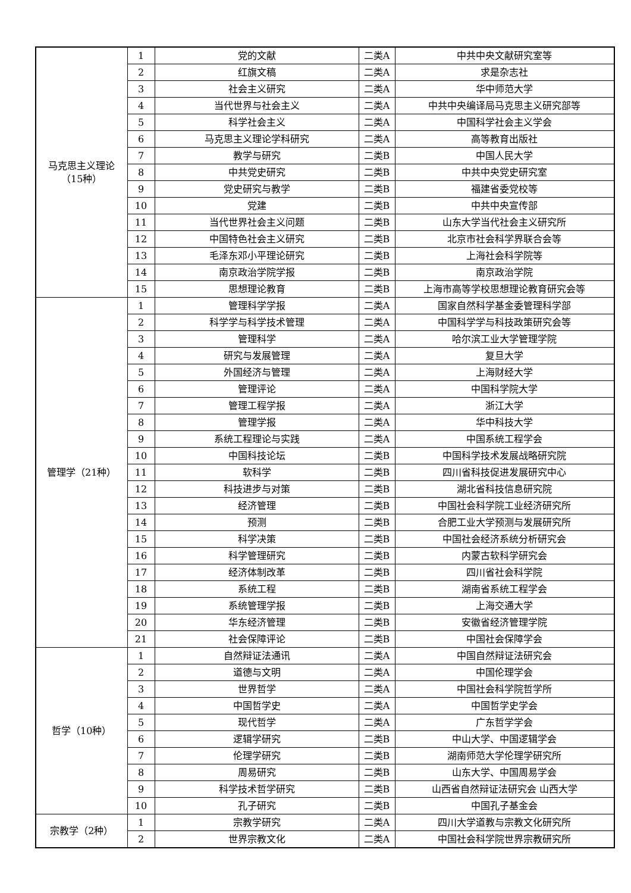| 马克思主义理论 （15种） | 1 | 党的文献 | 二类A | 中共中央文献研究室等 |
| | 2 | 红旗文稿 | 二类A | 求是杂志社 |
| | 3 | 社会主义研究 | 二类A | 华中师范大学 |
| | 4 | 当代世界与社会主义 | 二类A | 中共中央编译局马克思主义研究部等 |
| | 5 | 科学社会主义 | 二类A | 中国科学社会主义学会 |
| | 6 | 马克思主义理论学科研究 | 二类A | 高等教育出版社 |
| | 7 | 教学与研究 | 二类B | 中国人民大学 |
| | 8 | 中共党史研究 | 二类B | 中共中央党史研究室 |
| | 9 | 党史研究与教学 | 二类B | 福建省委党校等 |
| | 10 | 党建 | 二类B | 中共中央宣传部 |
| | 11 | 当代世界社会主义问题 | 二类B | 山东大学当代社会主义研究所 |
| | 12 | 中国特色社会主义研究 | 二类B | 北京市社会科学界联合会等 |
| | 13 | 毛泽东邓小平理论研究 | 二类B | 上海社会科学院等 |
| | 14 | 南京政治学院学报 | 二类B | 南京政治学院 |
| | 15 | 思想理论教育 | 二类B | 上海市高等学校思想理论教育研究会等 |
| 管理学（21种） | 1 | 管理科学学报 | 二类A | 国家自然科学基金委管理科学部 |
| | 2 | 科学学与科学技术管理 | 二类A | 中国科学学与科技政策研究会等 |
| | 3 | 管理科学 | 二类A | 哈尔滨工业大学管理学院 |
| | 4 | 研究与发展管理 | 二类A | 复旦大学 |
| | 5 | 外国经济与管理 | 二类A | 上海财经大学 |
| | 6 | 管理评论 | 二类A | 中国科学院大学 |
| | 7 | 管理工程学报 | 二类A | 浙江大学 |
| | 8 | 管理学报 | 二类A | 华中科技大学 |
| | 9 | 系统工程理论与实践 | 二类A | 中国系统工程学会 |
| | 10 | 中国科技论坛 | 二类B | 中国科学技术发展战略研究院 |
| | 11 | 软科学 | 二类B | 四川省科技促进发展研究中心 |
| | 12 | 科技进步与对策 | 二类B | 湖北省科技信息研究院 |
| | 13 | 经济管理 | 二类B | 中国社会科学院工业经济研究所 |
| | 14 | 预测 | 二类B | 合肥工业大学预测与发展研究所 |
| | 15 | 科学决策 | 二类B | 中国社会经济系统分析研究会 |
| | 16 | 科学管理研究 | 二类B | 内蒙古软科学研究会 |
| | 17 | 经济体制改革 | 二类B | 四川省社会科学院 |
| | 18 | 系统工程 | 二类B | 湖南省系统工程学会 |
| | 19 | 系统管理学报 | 二类B | 上海交通大学 |
| | 20 | 华东经济管理 | 二类B | 安徽省经济管理学院 |
| | 21 | 社会保障评论 | 二类B | 中国社会保障学会 |
| 哲学（10种） | 1 | 自然辩证法通讯 | 二类A | 中国自然辩证法研究会 |
| | 2 | 道德与文明 | 二类A | 中国伦理学会 |
| | 3 | 世界哲学 | 二类A | 中国社会科学院哲学所 |
| | 4 | 中国哲学史 | 二类A | 中国哲学史学会 |
| | 5 | 现代哲学 | 二类A | 广东哲学学会 |
| | 6 | 逻辑学研究 | 二类B | 中山大学、中国逻辑学会 |
| | 7 | 伦理学研究 | 二类B | 湖南师范大学伦理学研究所 |
| | 8 | 周易研究 | 二类B | 山东大学、中国周易学会 |
| | 9 | 科学技术哲学研究 | 二类B | 山西省自然辩证法研究会 山西大学 |
| | 10 | 孔子研究 | 二类B | 中国孔子基金会 |
| 宗教学（2种） | 1 | 宗教学研究 | 二类A | 四川大学道教与宗教文化研究所 |
| | 2 | 世界宗教文化 | 二类A | 中国社会科学院世界宗教研究所 |